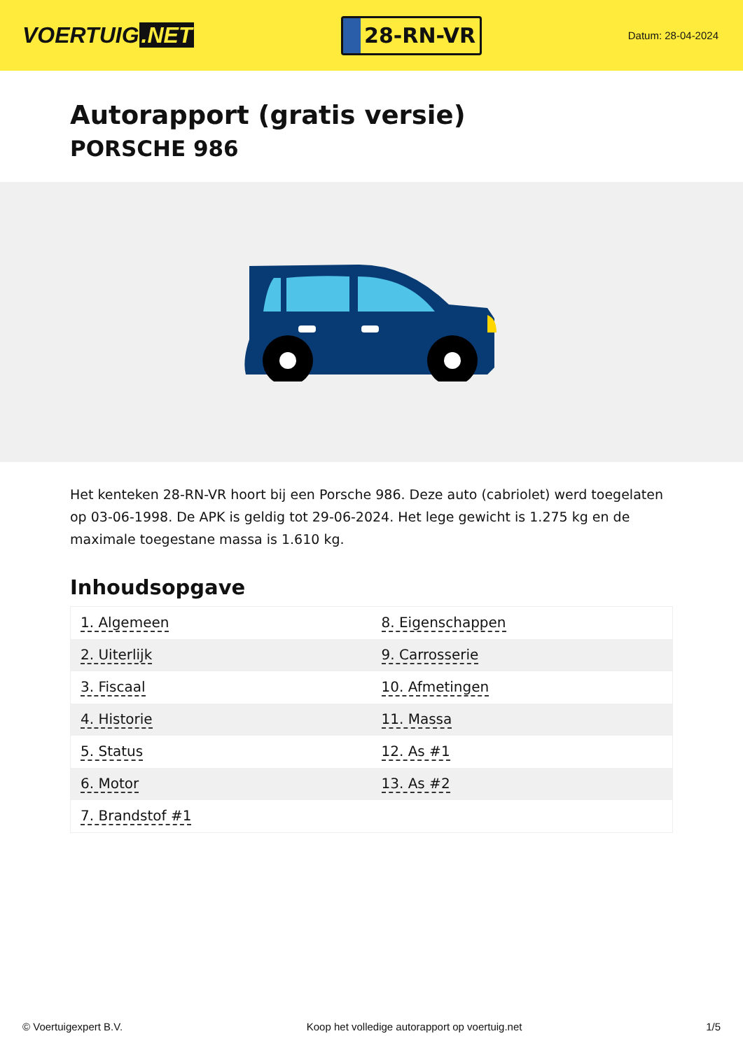VOERTUIG.NET
28-RN-VR
Datum: 28-04-2024
Autorapport (gratis versie)
PORSCHE 986
Het kenteken 28-RN-VR hoort bij een Porsche 986. Deze auto (cabriolet) werd toegelaten op 03-06-1998. De APK is geldig tot 29-06-2024. Het lege gewicht is 1.275 kg en de maximale toegestane massa is 1.610 kg.
Inhoudsopgave
| 1. Algemeen | 8. Eigenschappen |
| 2. Uiterlijk | 9. Carrosserie |
| 3. Fiscaal | 10. Afmetingen |
| 4. Historie | 11. Massa |
| 5. Status | 12. As #1 |
| 6. Motor | 13. As #2 |
| 7. Brandstof #1 | |
© Voertuigexpert B.V. Koop het volledige autorapport op voertuig.net 1/5